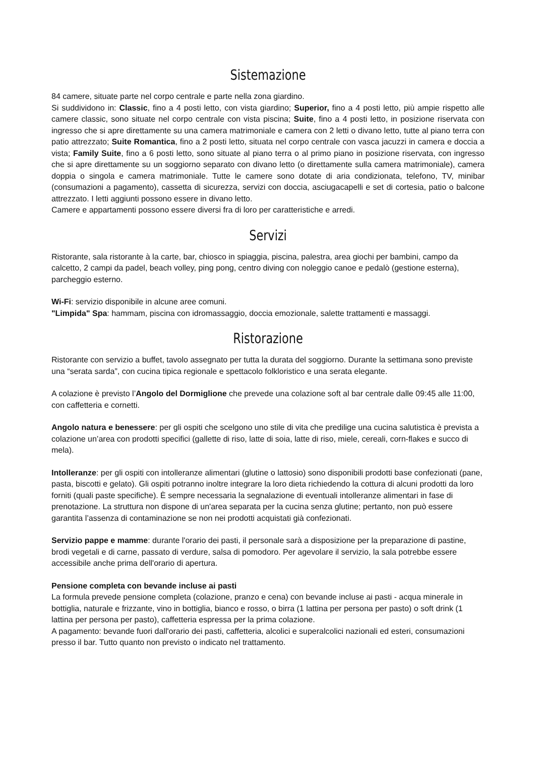Sistemazione
84 camere, situate parte nel corpo centrale e parte nella zona giardino.
Si suddividono in: Classic, fino a 4 posti letto, con vista giardino; Superior, fino a 4 posti letto, più ampie rispetto alle camere classic, sono situate nel corpo centrale con vista piscina; Suite, fino a 4 posti letto, in posizione riservata con ingresso che si apre direttamente su una camera matrimoniale e camera con 2 letti o divano letto, tutte al piano terra con patio attrezzato; Suite Romantica, fino a 2 posti letto, situata nel corpo centrale con vasca jacuzzi in camera e doccia a vista; Family Suite, fino a 6 posti letto, sono situate al piano terra o al primo piano in posizione riservata, con ingresso che si apre direttamente su un soggiorno separato con divano letto (o direttamente sulla camera matrimoniale), camera doppia o singola e camera matrimoniale. Tutte le camere sono dotate di aria condizionata, telefono, TV, minibar (consumazioni a pagamento), cassetta di sicurezza, servizi con doccia, asciugacapelli e set di cortesia, patio o balcone attrezzato. I letti aggiunti possono essere in divano letto.
Camere e appartamenti possono essere diversi fra di loro per caratteristiche e arredi.
Servizi
Ristorante, sala ristorante à la carte, bar, chiosco in spiaggia, piscina, palestra, area giochi per bambini, campo da calcetto, 2 campi da padel, beach volley, ping pong, centro diving con noleggio canoe e pedalò (gestione esterna), parcheggio esterno.
Wi-Fi: servizio disponibile in alcune aree comuni.
"Limpida" Spa: hammam, piscina con idromassaggio, doccia emozionale, salette trattamenti e massaggi.
Ristorazione
Ristorante con servizio a buffet, tavolo assegnato per tutta la durata del soggiorno. Durante la settimana sono previste una “serata sarda”, con cucina tipica regionale e spettacolo folkloristico e una serata elegante.
A colazione è previsto l’Angolo del Dormiglione che prevede una colazione soft al bar centrale dalle 09:45 alle 11:00, con caffetteria e cornetti.
Angolo natura e benessere: per gli ospiti che scelgono uno stile di vita che predilige una cucina salutistica è prevista a colazione un’area con prodotti specifici (gallette di riso, latte di soia, latte di riso, miele, cereali, corn-flakes e succo di mela).
Intolleranze: per gli ospiti con intolleranze alimentari (glutine o lattosio) sono disponibili prodotti base confezionati (pane, pasta, biscotti e gelato). Gli ospiti potranno inoltre integrare la loro dieta richiedendo la cottura di alcuni prodotti da loro forniti (quali paste specifiche). È sempre necessaria la segnalazione di eventuali intolleranze alimentari in fase di prenotazione. La struttura non dispone di un'area separata per la cucina senza glutine; pertanto, non può essere garantita l’assenza di contaminazione se non nei prodotti acquistati già confezionati.
Servizio pappe e mamme: durante l'orario dei pasti, il personale sarà a disposizione per la preparazione di pastine, brodi vegetali e di carne, passato di verdure, salsa di pomodoro. Per agevolare il servizio, la sala potrebbe essere accessibile anche prima dell'orario di apertura.
Pensione completa con bevande incluse ai pasti
La formula prevede pensione completa (colazione, pranzo e cena) con bevande incluse ai pasti - acqua minerale in bottiglia, naturale e frizzante, vino in bottiglia, bianco e rosso, o birra (1 lattina per persona per pasto) o soft drink (1 lattina per persona per pasto), caffetteria espressa per la prima colazione.
A pagamento: bevande fuori dall'orario dei pasti, caffetteria, alcolici e superalcolici nazionali ed esteri, consumazioni presso il bar. Tutto quanto non previsto o indicato nel trattamento.